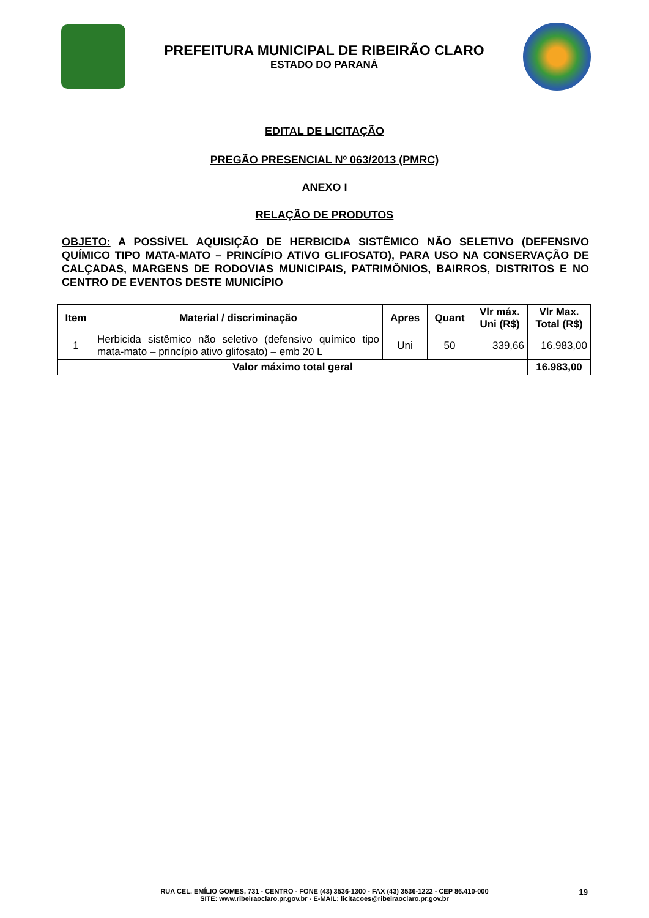PREFEITURA MUNICIPAL DE RIBEIRÃO CLARO
ESTADO DO PARANÁ
EDITAL DE LICITAÇÃO
PREGÃO PRESENCIAL Nº 063/2013 (PMRC)
ANEXO I
RELAÇÃO DE PRODUTOS
OBJETO: A POSSÍVEL AQUISIÇÃO DE HERBICIDA SISTÊMICO NÃO SELETIVO (DEFENSIVO QUÍMICO TIPO MATA-MATO – PRINCÍPIO ATIVO GLIFOSATO), PARA USO NA CONSERVAÇÃO DE CALÇADAS, MARGENS DE RODOVIAS MUNICIPAIS, PATRIMÔNIOS, BAIRROS, DISTRITOS E NO CENTRO DE EVENTOS DESTE MUNICÍPIO
| Item | Material / discriminação | Apres | Quant | Vlr máx. Uni (R$) | Vlr Max. Total (R$) |
| --- | --- | --- | --- | --- | --- |
| 1 | Herbicida sistêmico não seletivo (defensivo químico tipo mata-mato – princípio ativo glifosato) – emb 20 L | Uni | 50 | 339,66 | 16.983,00 |
| Valor máximo total geral | | | | | 16.983,00 |
RUA CEL. EMÍLIO GOMES, 731 - CENTRO - FONE (43) 3536-1300 - FAX (43) 3536-1222 - CEP 86.410-000
SITE: www.ribeiraoclaro.pr.gov.br - E-MAIL: licitacoes@ribeiraoclaro.pr.gov.br
19